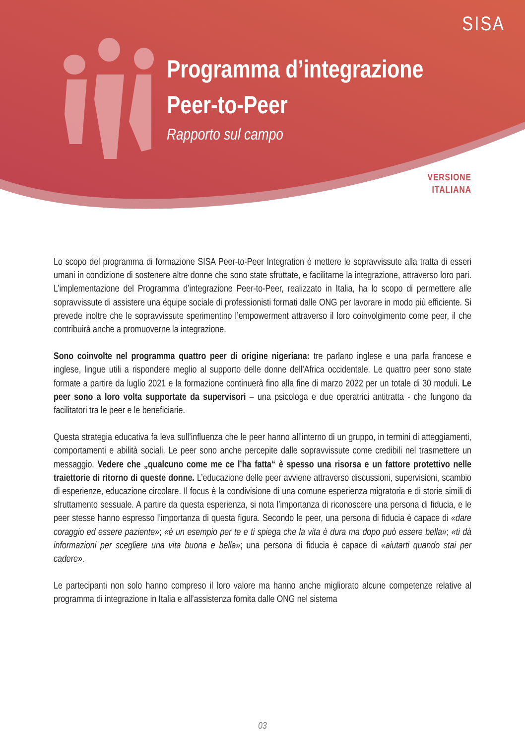SISA
Programma d’integrazione
Peer-to-Peer
Rapporto sul campo
VERSIONE
ITALIANA
Lo scopo del programma di formazione SISA Peer-to-Peer Integration è mettere le sopravvissute alla tratta di esseri umani in condizione di sostenere altre donne che sono state sfruttate, e facilitarne la integrazione, attraverso loro pari. L’implementazione del Programma d’integrazione Peer-to-Peer, realizzato in Italia, ha lo scopo di permettere alle sopravvissute di assistere una équipe sociale di professionisti formati dalle ONG per lavorare in modo più efficiente. Si prevede inoltre che le soprav­vissute sperimentino l’empowerment attraverso il loro coinvolgimento come peer, il che contribuirà anche a promuoverne la integrazione.
Sono coinvolte nel programma quattro peer di origine nigeriana: tre parlano inglese e una parla francese e inglese, lingue utili a rispondere meglio al supporto delle donne dell’Africa occidentale. Le quattro peer sono state formate a partire da luglio 2021 e la formazione continuerà fino alla fine di marzo 2022 per un totale di 30 moduli. Le peer sono a loro volta supportate da supervisori – una psicologa e due operatrici antitratta - che fungono da facilitatori tra le peer e le beneficiarie.
Questa strategia educativa fa leva sull’influenza che le peer hanno all’interno di un gruppo, in termi­ni di atteggiamenti, comportamenti e abilità sociali. Le peer sono anche percepite dalle sopravvis­sute come credibili nel trasmettere un messaggio. Vedere che „qualcuno come me ce l’ha fatta“ è spesso una risorsa e un fattore protettivo nelle traiettorie di ritorno di queste donne. L’educazione delle peer avviene attraverso discussioni, supervisioni, scambio di esperienze, educazione circolare. Il focus è la condivisione di una comune esperienza migratoria e di storie simili di sfruttamento sessuale. A partire da questa esperienza, si nota l’importanza di riconoscere una persona di fiducia, e le peer stesse hanno espresso l’importanza di questa figura. Secondo le peer, una persona di fiducia è capace di «dare coraggio ed essere paziente»; «è un esempio per te e ti spiega che la vita è dura ma dopo può essere bella»; «ti dà informazioni per scegliere una vita buona e bella»; una persona di fiducia è capace di «aiutarti quando stai per cadere».
Le partecipanti non solo hanno compreso il loro valore ma hanno anche migliorato alcune compe­tenze relative al programma di integrazione in Italia e all’assistenza fornita dalle ONG nel sistema
03